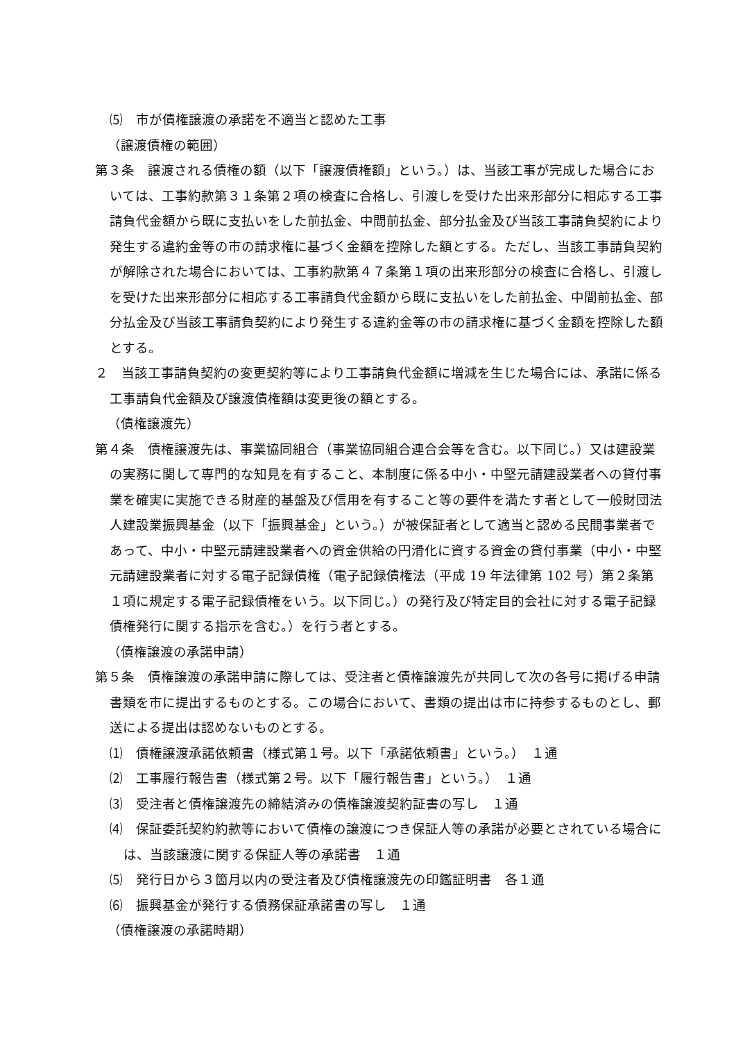⑸　市が債権譲渡の承諾を不適当と認めた工事
（譲渡債権の範囲）
第３条　譲渡される債権の額（以下「譲渡債権額」という。）は、当該工事が完成した場合においては、工事約款第３１条第２項の検査に合格し、引渡しを受けた出来形部分に相応する工事請負代金額から既に支払いをした前払金、中間前払金、部分払金及び当該工事請負契約により発生する違約金等の市の請求権に基づく金額を控除した額とする。ただし、当該工事請負契約が解除された場合においては、工事約款第４７条第１項の出来形部分の検査に合格し、引渡しを受けた出来形部分に相応する工事請負代金額から既に支払いをした前払金、中間前払金、部分払金及び当該工事請負契約により発生する違約金等の市の請求権に基づく金額を控除した額とする。
２　当該工事請負契約の変更契約等により工事請負代金額に増減を生じた場合には、承諾に係る工事請負代金額及び譲渡債権額は変更後の額とする。
（債権譲渡先）
第４条　債権譲渡先は、事業協同組合（事業協同組合連合会等を含む。以下同じ。）又は建設業の実務に関して専門的な知見を有すること、本制度に係る中小・中堅元請建設業者への貸付事業を確実に実施できる財産的基盤及び信用を有すること等の要件を満たす者として一般財団法人建設業振興基金（以下「振興基金」という。）が被保証者として適当と認める民間事業者であって、中小・中堅元請建設業者への資金供給の円滑化に資する資金の貸付事業（中小・中堅元請建設業者に対する電子記録債権（電子記録債権法（平成 19 年法律第 102 号）第２条第１項に規定する電子記録債権をいう。以下同じ。）の発行及び特定目的会社に対する電子記録債権発行に関する指示を含む。）を行う者とする。
（債権譲渡の承諾申請）
第５条　債権譲渡の承諾申請に際しては、受注者と債権譲渡先が共同して次の各号に掲げる申請書類を市に提出するものとする。この場合において、書類の提出は市に持参するものとし、郵送による提出は認めないものとする。
⑴　債権譲渡承諾依頼書（様式第１号。以下「承諾依頼書」という。）　１通
⑵　工事履行報告書（様式第２号。以下「履行報告書」という。）　１通
⑶　受注者と債権譲渡先の締結済みの債権譲渡契約証書の写し　１通
⑷　保証委託契約約款等において債権の譲渡につき保証人等の承諾が必要とされている場合には、当該譲渡に関する保証人等の承諾書　１通
⑸　発行日から３箇月以内の受注者及び債権譲渡先の印鑑証明書　各１通
⑹　振興基金が発行する債務保証承諾書の写し　１通
（債権譲渡の承諾時期）